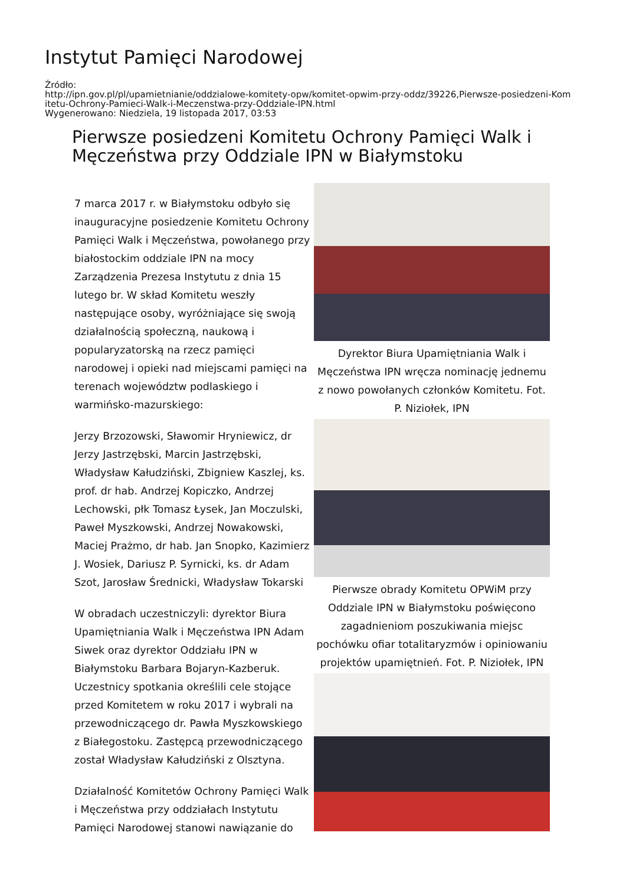Instytut Pamięci Narodowej
Źródło:
http://ipn.gov.pl/pl/upamietnianie/oddzialowe-komitety-opw/komitet-opwim-przy-oddz/39226,Pierwsze-posiedzeni-Kom
itetu-Ochrony-Pamieci-Walk-i-Meczenstwa-przy-Oddziale-IPN.html
Wygenerowano: Niedziela, 19 listopada 2017, 03:53
Pierwsze posiedzeni Komitetu Ochrony Pamięci Walk i Męczeństwa przy Oddziale IPN w Białymstoku
7 marca 2017 r. w Białymstoku odbyło się inauguracyjne posiedzenie Komitetu Ochrony Pamięci Walk i Męczeństwa, powołanego przy białostockim oddziale IPN na mocy Zarządzenia Prezesa Instytutu z dnia 15 lutego br. W skład Komitetu weszły następujące osoby, wyróżniające się swoją działalnością społeczną, naukową i popularyzatorską na rzecz pamięci narodowej i opieki nad miejscami pamięci na terenach województw podlaskiego i warmińsko-mazurskiego:
Jerzy Brzozowski, Sławomir Hryniewicz, dr Jerzy Jastrzębski, Marcin Jastrzębski, Władysław Kałudziński, Zbigniew Kaszlej, ks. prof. dr hab. Andrzej Kopiczko, Andrzej Lechowski, płk Tomasz Łysek, Jan Moczulski, Paweł Myszkowski, Andrzej Nowakowski, Maciej Prażmo, dr hab. Jan Snopko, Kazimierz J. Wosiek, Dariusz P. Syrnicki, ks. dr Adam Szot, Jarosław Średnicki, Władysław Tokarski
W obradach uczestniczyli: dyrektor Biura Upamiętniania Walk i Męczeństwa IPN Adam Siwek oraz dyrektor Oddziału IPN w Białymstoku Barbara Bojaryn-Kazberuk. Uczestnicy spotkania określili cele stojące przed Komitetem w roku 2017 i wybrali na przewodniczącego dr. Pawła Myszkowskiego z Białegostoku. Zastępcą przewodniczącego został Władysław Kałudziński z Olsztyna.
Działalność Komitetów Ochrony Pamięci Walk i Męczeństwa przy oddziałach Instytutu Pamięci Narodowej stanowi nawiązanie do
Dyrektor Biura Upamiętniania Walk i Męczeństwa IPN wręcza nominację jednemu z nowo powołanych członków Komitetu. Fot. P. Niziołek, IPN
Pierwsze obrady Komitetu OPWiM przy Oddziale IPN w Białymstoku poświęcono zagadnieniom poszukiwania miejsc pochówku ofiar totalitaryzmów i opiniowaniu projektów upamiętnień. Fot. P. Niziołek, IPN